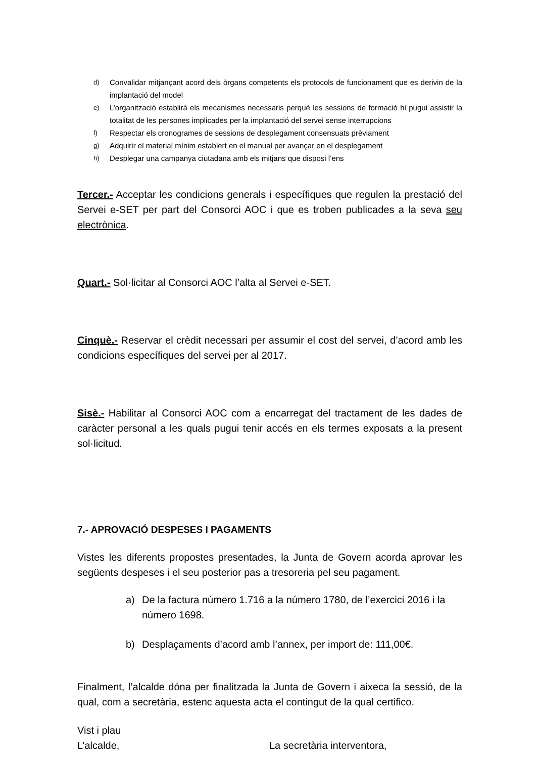d) Convalidar mitjançant acord dels òrgans competents els protocols de funcionament que es derivin de la implantació del model
e) L’organització establirà els mecanismes necessaris perquè les sessions de formació hi pugui assistir la totalitat de les persones implicades per la implantació del servei sense interrupcions
f) Respectar els cronogrames de sessions de desplegament consensuats prèviament
g) Adquirir el material mínim establert en el manual per avançar en el desplegament
h) Desplegar una campanya ciutadana amb els mitjans que disposi l’ens
Tercer.- Acceptar les condicions generals i específiques que regulen la prestació del Servei e-SET per part del Consorci AOC i que es troben publicades a la seva seu electrònica.
Quart.- Sol·licitar al Consorci AOC l’alta al Servei e-SET.
Cinquè.- Reservar el crèdit necessari per assumir el cost del servei, d’acord amb les condicions específiques del servei per al 2017.
Sisè.- Habilitar al Consorci AOC com a encarregat del tractament de les dades de caràcter personal a les quals pugui tenir accés en els termes exposats a la present sol·licitud.
7.- APROVACIÓ DESPESES I PAGAMENTS
Vistes les diferents propostes presentades, la Junta de Govern acorda aprovar les següents despeses i el seu posterior pas a tresoreria pel seu pagament.
a) De la factura número 1.716 a la número 1780, de l’exercici 2016 i la número 1698.
b) Desplaçaments d’acord amb l’annex, per import de: 111,00€.
Finalment, l’alcalde dóna per finalitzada la Junta de Govern i aixeca la sessió, de la qual, com a secretària, estenc aquesta acta el contingut de la qual certifico.
Vist i plau
L’alcalde, La secretària interventora,